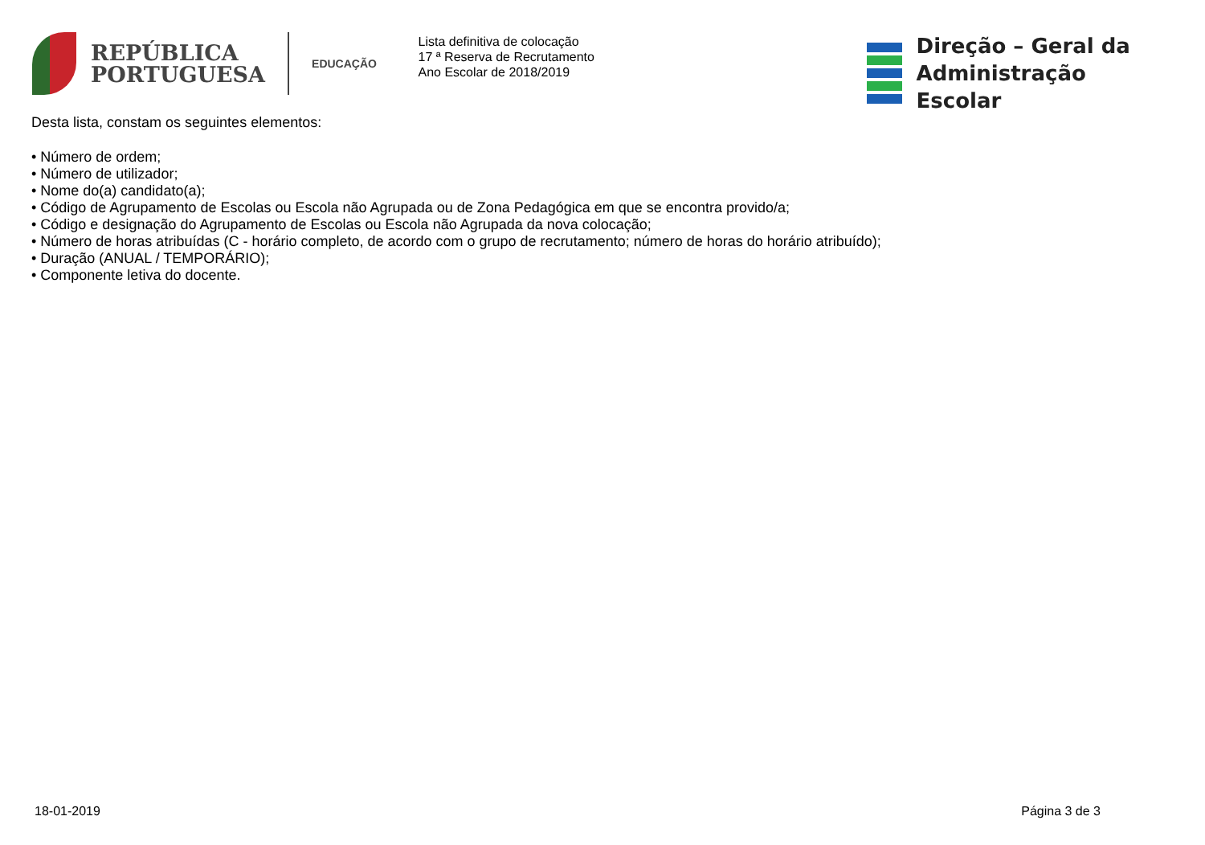REPÚBLICA
PORTUGUESA
EDUCAÇÃO
Lista definitiva de colocação
17 ª Reserva de Recrutamento
Ano Escolar de 2018/2019
Direção – Geral da
Administração Escolar
Desta lista, constam os seguintes elementos:
• Número de ordem;
• Número de utilizador;
• Nome do(a) candidato(a);
• Código de Agrupamento de Escolas ou Escola não Agrupada ou de Zona Pedagógica em que se encontra provido/a;
• Código e designação do Agrupamento de Escolas ou Escola não Agrupada da nova colocação;
• Número de horas atribuídas (C - horário completo, de acordo com o grupo de recrutamento; número de horas do horário atribuído);
• Duração (ANUAL / TEMPORÁRIO);
• Componente letiva do docente.
18-01-2019 Página 3 de 3